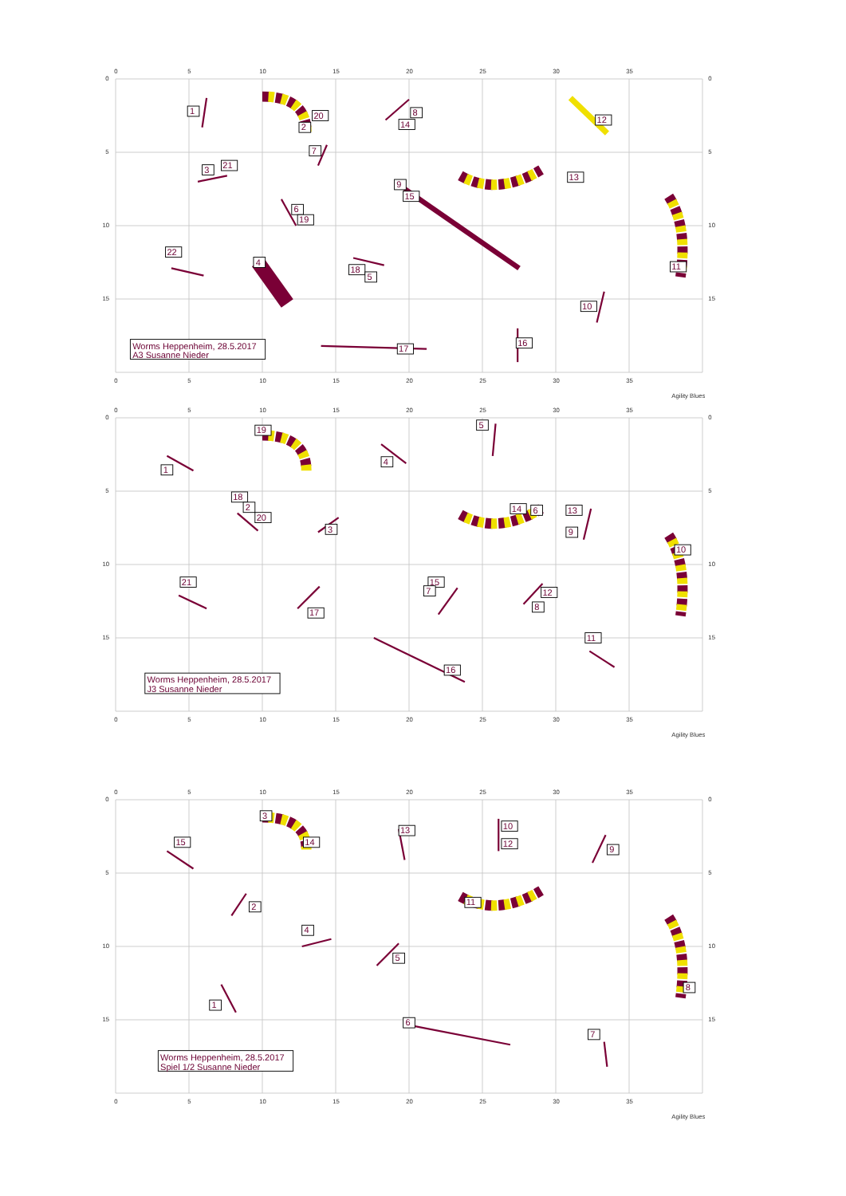0
5
10
15
20
25
30
35
0
5
10
15
0
5
10
15
1
20
2
8
14
12
7
3
21
13
9
15
6
19
22
4
18
5
11
10
16
17
Worms Heppenheim, 28.5.2017
A3 Susanne Nieder
0
5
10
15
20
25
30
35
Agility Blues
0
5
10
15
20
25
30
35
0
5
10
15
0
5
10
15
19
5
1
4
18
2
20
3
14
6
13
9
10
21
15
7
12
8
17
11
16
Worms Heppenheim, 28.5.2017
J3 Susanne Nieder
0
5
10
15
20
25
30
35
Agility Blues
0
5
10
15
20
25
30
35
0
5
10
15
0
5
10
15
3
13
10
12
15
14
9
11
2
4
5
8
1
6
7
Worms Heppenheim, 28.5.2017
Spiel 1/2 Susanne Nieder
0
5
10
15
20
25
30
35
Agility Blues